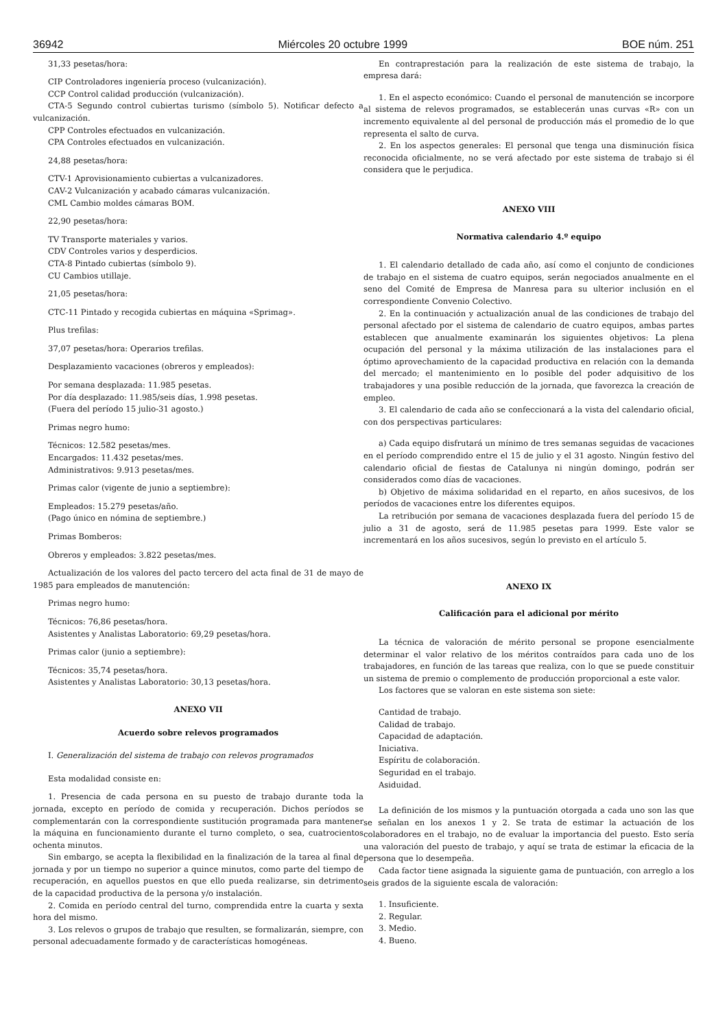36942 Miércoles 20 octubre 1999 BOE núm. 251
31,33 pesetas/hora:
CIP Controladores ingeniería proceso (vulcanización).
CCP Control calidad producción (vulcanización).
CTA-5 Segundo control cubiertas turismo (símbolo 5). Notificar defecto a vulcanización.
CPP Controles efectuados en vulcanización.
CPA Controles efectuados en vulcanización.
24,88 pesetas/hora:
CTV-1 Aprovisionamiento cubiertas a vulcanizadores.
CAV-2 Vulcanización y acabado cámaras vulcanización.
CML Cambio moldes cámaras BOM.
22,90 pesetas/hora:
TV Transporte materiales y varios.
CDV Controles varios y desperdicios.
CTA-8 Pintado cubiertas (símbolo 9).
CU Cambios utillaje.
21,05 pesetas/hora:
CTC-11 Pintado y recogida cubiertas en máquina «Sprimag».
Plus trefilas:
37,07 pesetas/hora: Operarios trefilas.
Desplazamiento vacaciones (obreros y empleados):
Por semana desplazada: 11.985 pesetas.
Por día desplazado: 11.985/seis días, 1.998 pesetas.
(Fuera del período 15 julio-31 agosto.)
Primas negro humo:
Técnicos: 12.582 pesetas/mes.
Encargados: 11.432 pesetas/mes.
Administrativos: 9.913 pesetas/mes.
Primas calor (vigente de junio a septiembre):
Empleados: 15.279 pesetas/año.
(Pago único en nómina de septiembre.)
Primas Bomberos:
Obreros y empleados: 3.822 pesetas/mes.
Actualización de los valores del pacto tercero del acta final de 31 de mayo de 1985 para empleados de manutención:
Primas negro humo:
Técnicos: 76,86 pesetas/hora.
Asistentes y Analistas Laboratorio: 69,29 pesetas/hora.
Primas calor (junio a septiembre):
Técnicos: 35,74 pesetas/hora.
Asistentes y Analistas Laboratorio: 30,13 pesetas/hora.
ANEXO VII
Acuerdo sobre relevos programados
I. Generalización del sistema de trabajo con relevos programados
Esta modalidad consiste en:
1. Presencia de cada persona en su puesto de trabajo durante toda la jornada, excepto en período de comida y recuperación. Dichos períodos se complementarán con la correspondiente sustitución programada para mantener la máquina en funcionamiento durante el turno completo, o sea, cuatrocientos ochenta minutos.
Sin embargo, se acepta la flexibilidad en la finalización de la tarea al final de jornada y por un tiempo no superior a quince minutos, como parte del tiempo de recuperación, en aquellos puestos en que ello pueda realizarse, sin detrimento de la capacidad productiva de la persona y/o instalación.
2. Comida en período central del turno, comprendida entre la cuarta y sexta hora del mismo.
3. Los relevos o grupos de trabajo que resulten, se formalizarán, siempre, con personal adecuadamente formado y de características homogéneas.
En contraprestación para la realización de este sistema de trabajo, la empresa dará:
1. En el aspecto económico: Cuando el personal de manutención se incorpore al sistema de relevos programados, se establecerán unas curvas «R» con un incremento equivalente al del personal de producción más el promedio de lo que representa el salto de curva.
2. En los aspectos generales: El personal que tenga una disminución física reconocida oficialmente, no se verá afectado por este sistema de trabajo si él considera que le perjudica.
ANEXO VIII
Normativa calendario 4.º equipo
1. El calendario detallado de cada año, así como el conjunto de condiciones de trabajo en el sistema de cuatro equipos, serán negociados anualmente en el seno del Comité de Empresa de Manresa para su ulterior inclusión en el correspondiente Convenio Colectivo.
2. En la continuación y actualización anual de las condiciones de trabajo del personal afectado por el sistema de calendario de cuatro equipos, ambas partes establecen que anualmente examinarán los siguientes objetivos: La plena ocupación del personal y la máxima utilización de las instalaciones para el óptimo aprovechamiento de la capacidad productiva en relación con la demanda del mercado; el mantenimiento en lo posible del poder adquisitivo de los trabajadores y una posible reducción de la jornada, que favorezca la creación de empleo.
3. El calendario de cada año se confeccionará a la vista del calendario oficial, con dos perspectivas particulares:
a) Cada equipo disfrutará un mínimo de tres semanas seguidas de vacaciones en el período comprendido entre el 15 de julio y el 31 agosto. Ningún festivo del calendario oficial de fiestas de Catalunya ni ningún domingo, podrán ser considerados como días de vacaciones.
b) Objetivo de máxima solidaridad en el reparto, en años sucesivos, de los períodos de vacaciones entre los diferentes equipos.
La retribución por semana de vacaciones desplazada fuera del período 15 de julio a 31 de agosto, será de 11.985 pesetas para 1999. Este valor se incrementará en los años sucesivos, según lo previsto en el artículo 5.
ANEXO IX
Calificación para el adicional por mérito
La técnica de valoración de mérito personal se propone esencialmente determinar el valor relativo de los méritos contraídos para cada uno de los trabajadores, en función de las tareas que realiza, con lo que se puede constituir un sistema de premio o complemento de producción proporcional a este valor.
Los factores que se valoran en este sistema son siete:
Cantidad de trabajo.
Calidad de trabajo.
Capacidad de adaptación.
Iniciativa.
Espíritu de colaboración.
Seguridad en el trabajo.
Asiduidad.
La definición de los mismos y la puntuación otorgada a cada uno son las que se señalan en los anexos 1 y 2. Se trata de estimar la actuación de los colaboradores en el trabajo, no de evaluar la importancia del puesto. Esto sería una valoración del puesto de trabajo, y aquí se trata de estimar la eficacia de la persona que lo desempeña.
Cada factor tiene asignada la siguiente gama de puntuación, con arreglo a los seis grados de la siguiente escala de valoración:
1. Insuficiente.
2. Regular.
3. Medio.
4. Bueno.